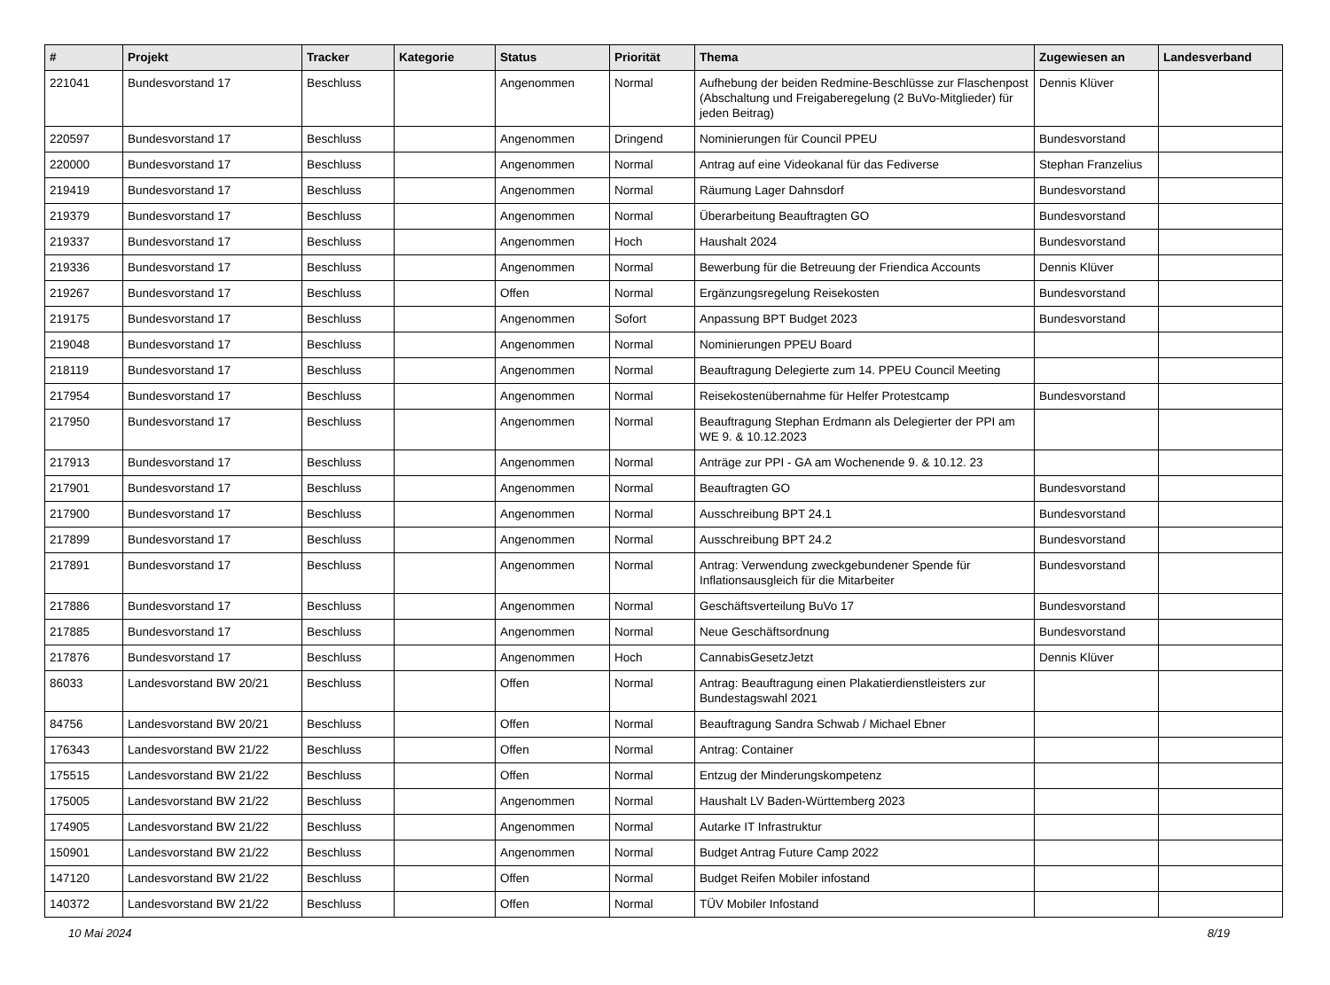| # | Projekt | Tracker | Kategorie | Status | Priorität | Thema | Zugewiesen an | Landesverband |
| --- | --- | --- | --- | --- | --- | --- | --- | --- |
| 221041 | Bundesvorstand 17 | Beschluss | | Angenommen | Normal | Aufhebung der beiden Redmine-Beschlüsse zur Flaschenpost (Abschaltung und Freigaberegelung (2 BuVo-Mitglieder) für jeden Beitrag) | Dennis Klüver | |
| 220597 | Bundesvorstand 17 | Beschluss | | Angenommen | Dringend | Nominierungen für Council PPEU | Bundesvorstand | |
| 220000 | Bundesvorstand 17 | Beschluss | | Angenommen | Normal | Antrag auf eine Videokanal für das Fediverse | Stephan Franzelius | |
| 219419 | Bundesvorstand 17 | Beschluss | | Angenommen | Normal | Räumung Lager Dahnsdorf | Bundesvorstand | |
| 219379 | Bundesvorstand 17 | Beschluss | | Angenommen | Normal | Überarbeitung Beauftragten GO | Bundesvorstand | |
| 219337 | Bundesvorstand 17 | Beschluss | | Angenommen | Hoch | Haushalt 2024 | Bundesvorstand | |
| 219336 | Bundesvorstand 17 | Beschluss | | Angenommen | Normal | Bewerbung für die Betreuung der Friendica Accounts | Dennis Klüver | |
| 219267 | Bundesvorstand 17 | Beschluss | | Offen | Normal | Ergänzungsregelung Reisekosten | Bundesvorstand | |
| 219175 | Bundesvorstand 17 | Beschluss | | Angenommen | Sofort | Anpassung BPT Budget 2023 | Bundesvorstand | |
| 219048 | Bundesvorstand 17 | Beschluss | | Angenommen | Normal | Nominierungen PPEU Board | | |
| 218119 | Bundesvorstand 17 | Beschluss | | Angenommen | Normal | Beauftragung Delegierte zum 14. PPEU Council Meeting | | |
| 217954 | Bundesvorstand 17 | Beschluss | | Angenommen | Normal | Reisekostenübernahme für Helfer Protestcamp | Bundesvorstand | |
| 217950 | Bundesvorstand 17 | Beschluss | | Angenommen | Normal | Beauftragung Stephan Erdmann als Delegierter der PPI am WE 9. & 10.12.2023 | | |
| 217913 | Bundesvorstand 17 | Beschluss | | Angenommen | Normal | Anträge zur PPI - GA am Wochenende 9. & 10.12. 23 | | |
| 217901 | Bundesvorstand 17 | Beschluss | | Angenommen | Normal | Beauftragten GO | Bundesvorstand | |
| 217900 | Bundesvorstand 17 | Beschluss | | Angenommen | Normal | Ausschreibung BPT 24.1 | Bundesvorstand | |
| 217899 | Bundesvorstand 17 | Beschluss | | Angenommen | Normal | Ausschreibung BPT 24.2 | Bundesvorstand | |
| 217891 | Bundesvorstand 17 | Beschluss | | Angenommen | Normal | Antrag: Verwendung zweckgebundener Spende für Inflationsausgleich für die Mitarbeiter | Bundesvorstand | |
| 217886 | Bundesvorstand 17 | Beschluss | | Angenommen | Normal | Geschäftsverteilung BuVo 17 | Bundesvorstand | |
| 217885 | Bundesvorstand 17 | Beschluss | | Angenommen | Normal | Neue Geschäftsordnung | Bundesvorstand | |
| 217876 | Bundesvorstand 17 | Beschluss | | Angenommen | Hoch | CannabisGesetzJetzt | Dennis Klüver | |
| 86033 | Landesvorstand BW 20/21 | Beschluss | | Offen | Normal | Antrag: Beauftragung einen Plakatierdienstleisters zur Bundestagswahl 2021 | | |
| 84756 | Landesvorstand BW 20/21 | Beschluss | | Offen | Normal | Beauftragung Sandra Schwab / Michael Ebner | | |
| 176343 | Landesvorstand BW 21/22 | Beschluss | | Offen | Normal | Antrag: Container | | |
| 175515 | Landesvorstand BW 21/22 | Beschluss | | Offen | Normal | Entzug der Minderungskompetenz | | |
| 175005 | Landesvorstand BW 21/22 | Beschluss | | Angenommen | Normal | Haushalt LV Baden-Württemberg 2023 | | |
| 174905 | Landesvorstand BW 21/22 | Beschluss | | Angenommen | Normal | Autarke IT Infrastruktur | | |
| 150901 | Landesvorstand BW 21/22 | Beschluss | | Angenommen | Normal | Budget Antrag Future Camp 2022 | | |
| 147120 | Landesvorstand BW 21/22 | Beschluss | | Offen | Normal | Budget Reifen Mobiler infostand | | |
| 140372 | Landesvorstand BW 21/22 | Beschluss | | Offen | Normal | TÜV Mobiler Infostand | | |
10 Mai 2024 8/19